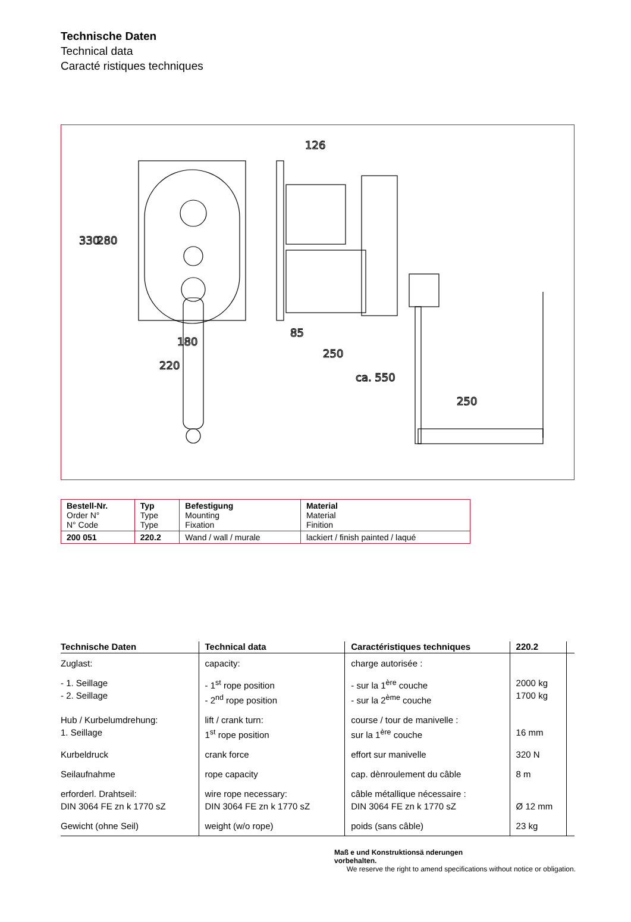Technische Daten
Technical data
Caracté ristiques techniques
180
220
126
85
250
ca. 550
250
330
280
| Bestell-Nr. Order N° N° Code | Typ Type Type | Befestigung Mounting Fixation | Material Material Finition |
| 200 051 | 220.2 | Wand / wall / murale | lackiert / finish painted / laqué |
| Technische Daten | Technical data | Caractéristiques techniques | 220.2 | |
| --- | --- | --- | --- | --- |
| Zuglast: | capacity: | charge autorisée : | | |
| - 1. Seillage - 2. Seillage | - 1<sup>st</sup> rope position - 2<sup>nd</sup> rope position | - sur la 1<sup>ère</sup> couche - sur la 2<sup>ème</sup> couche | 2000 kg 1700 kg | |
| Hub / Kurbelumdrehung: 1. Seillage | lift / crank turn: 1<sup>st</sup> rope position | course / tour de manivelle : sur la 1<sup>ère</sup> couche | 16 mm | |
| Kurbeldruck | crank force | effort sur manivelle | 320 N | |
| Seilaufnahme | rope capacity | cap. dènroulement du câble | 8 m | |
| erforderl. Drahtseil: DIN 3064 FE zn k 1770 sZ | wire rope necessary: DIN 3064 FE zn k 1770 sZ | câble métallique nécessaire : DIN 3064 FE zn k 1770 sZ | Ø 12 mm | |
| Gewicht (ohne Seil) | weight (w/o rope) | poids (sans câble) | 23 kg | |
Maß e und Konstruktionsä nderungen
vorbehalten.
We reserve the right to amend specifications without notice or obligation.